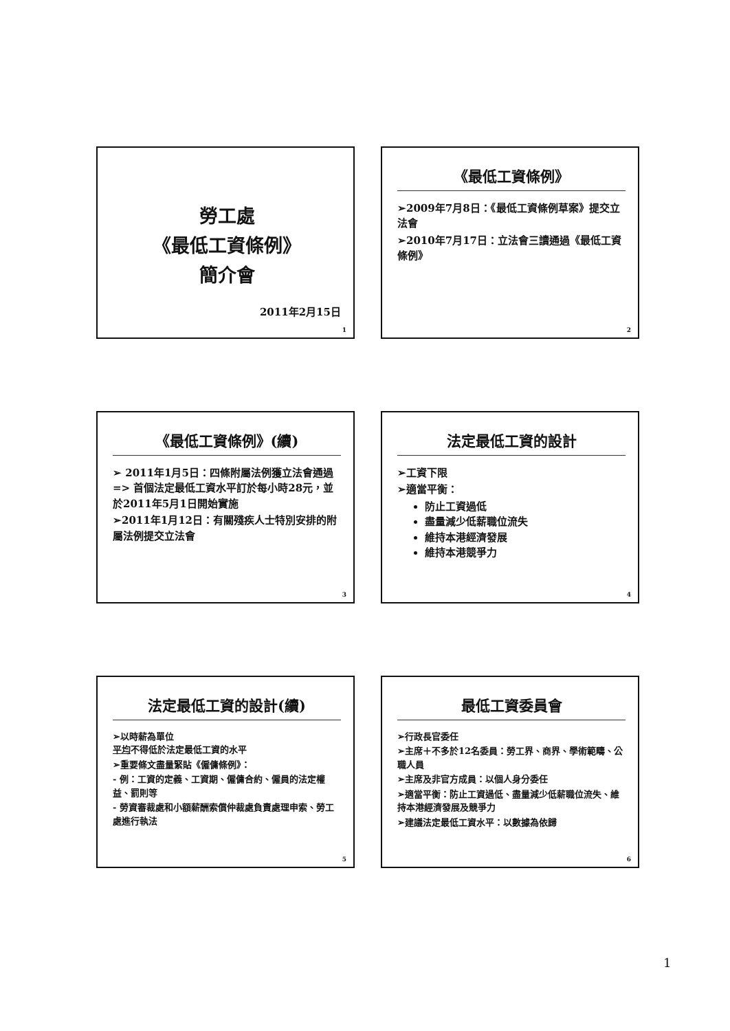勞工處
《最低工資條例》
簡介會
2011年2月15日
1
《最低工資條例》
➢2009年7月8日：《最低工資條例草案》提交立法會
➢2010年7月17日：立法會三讀通過《最低工資條例》
2
《最低工資條例》(續)
➢ 2011年1月5日：四條附屬法例獲立法會通過 => 首個法定最低工資水平訂於每小時28元，並於2011年5月1日開始實施
➢2011年1月12日：有關殘疾人士特別安排的附屬法例提交立法會
3
法定最低工資的設計
➢工資下限
➢適當平衡：
防止工資過低
盡量減少低薪職位流失
維持本港經濟發展
維持本港競爭力
4
法定最低工資的設計(續)
➢以時薪為單位
平均不得低於法定最低工資的水平
➢重要條文盡量緊貼《僱傭條例》：
- 例：工資的定義、工資期、僱傭合約、僱員的法定權益、罰則等
- 勞資審裁處和小額薪酬索償仲裁處負責處理申索、勞工處進行執法
5
最低工資委員會
➢行政長官委任
➢主席＋不多於12名委員：勞工界、商界、學術範疇、公職人員
➢主席及非官方成員：以個人身分委任
➢適當平衡：防止工資過低、盡量減少低薪職位流失、維持本港經濟發展及競爭力
➢建議法定最低工資水平：以數據為依歸
6
1